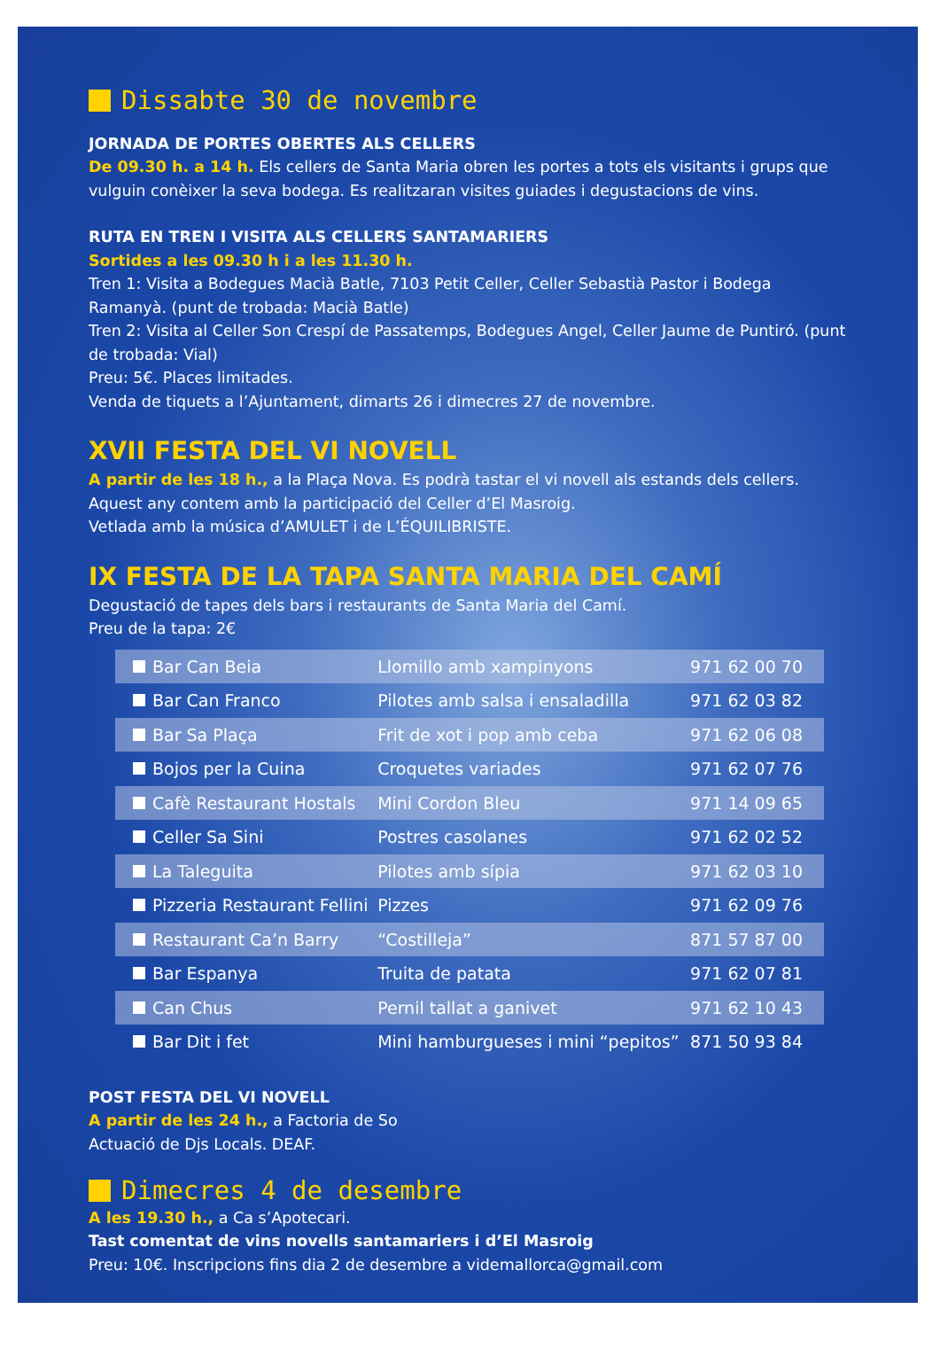Dissabte 30 de novembre
JORNADA DE PORTES OBERTES ALS CELLERS
De 09.30 h. a 14 h. Els cellers de Santa Maria obren les portes a tots els visitants i grups que vulguin conèixer la seva bodega. Es realitzaran visites guiades i degustacions de vins.
RUTA EN TREN I VISITA ALS CELLERS SANTAMARIERS
Sortides a les 09.30 h i a les 11.30 h.
Tren 1: Visita a Bodegues Macià Batle, 7103 Petit Celler, Celler Sebastià Pastor i Bodega Ramanyà. (punt de trobada: Macià Batle)
Tren 2: Visita al Celler Son Crespí de Passatemps, Bodegues Angel, Celler Jaume de Puntiró. (punt de trobada: Vial)
Preu: 5€. Places limitades.
Venda de tiquets a l’Ajuntament, dimarts 26 i dimecres 27 de novembre.
XVII FESTA DEL VI NOVELL
A partir de les 18 h., a la Plaça Nova. Es podrà tastar el vi novell als estands dels cellers.
Aquest any contem amb la participació del Celler d’El Masroig.
Vetlada amb la música d’AMULET i de L’ÉQUILIBRISTE.
IX FESTA DE LA TAPA SANTA MARIA DEL CAMÍ
Degustació de tapes dels bars i restaurants de Santa Maria del Camí.
Preu de la tapa: 2€
| Bar Can Beia | Llomillo amb xampinyons | 971 62 00 70 |
| Bar Can Franco | Pilotes amb salsa i ensaladilla | 971 62 03 82 |
| Bar Sa Plaça | Frit de xot i pop amb ceba | 971 62 06 08 |
| Bojos per la Cuina | Croquetes variades | 971 62 07 76 |
| Cafè Restaurant Hostals | Mini Cordon Bleu | 971 14 09 65 |
| Celler Sa Sini | Postres casolanes | 971 62 02 52 |
| La Taleguita | Pilotes amb sípia | 971 62 03 10 |
| Pizzeria Restaurant Fellini | Pizzes | 971 62 09 76 |
| Restaurant Ca’n Barry | “Costilleja” | 871 57 87 00 |
| Bar Espanya | Truita de patata | 971 62 07 81 |
| Can Chus | Pernil tallat a ganivet | 971 62 10 43 |
| Bar Dit i fet | Mini hamburgueses i mini “pepitos” | 871 50 93 84 |
POST FESTA DEL VI NOVELL
A partir de les 24 h., a Factoria de So
Actuació de Djs Locals. DEAF.
Dimecres 4 de desembre
A les 19.30 h., a Ca s’Apotecari.
Tast comentat de vins novells santamariers i d’El Masroig
Preu: 10€. Inscripcions fins dia 2 de desembre a videmallorca@gmail.com